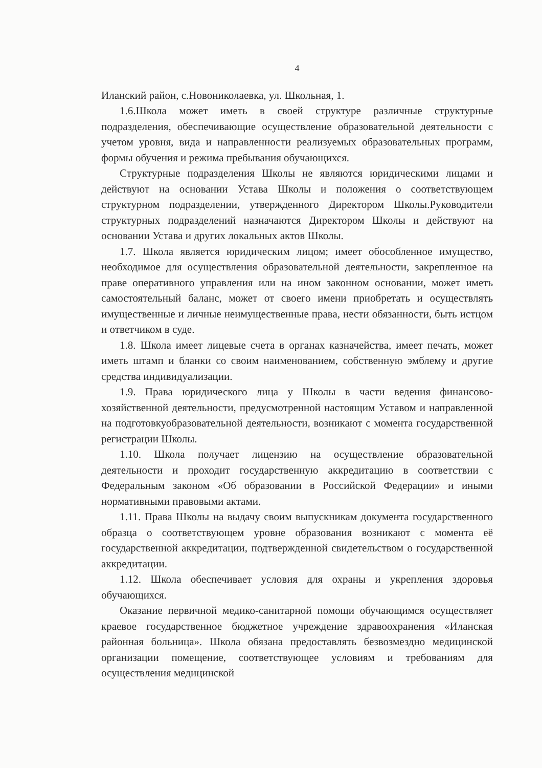4
Иланский район, с.Новониколаевка, ул. Школьная, 1.
1.6.Школа может иметь в своей структуре различные структурные подразделения, обеспечивающие осуществление образовательной деятельности с учетом уровня, вида и направленности реализуемых образовательных программ, формы обучения и режима пребывания обучающихся.
Структурные подразделения Школы не являются юридическими лицами и действуют на основании Устава Школы и положения о соответствующем структурном подразделении, утвержденного Директором Школы.Руководители структурных подразделений назначаются Директором Школы и действуют на основании Устава и других локальных актов Школы.
1.7. Школа является юридическим лицом; имеет обособленное имущество, необходимое для осуществления образовательной деятельности, закрепленное на праве оперативного управления или на ином законном основании, может иметь самостоятельный баланс, может от своего имени приобретать и осуществлять имущественные и личные неимущественные права, нести обязанности, быть истцом и ответчиком в суде.
1.8. Школа имеет лицевые счета в органах казначейства, имеет печать, может иметь штамп и бланки со своим наименованием, собственную эмблему и другие средства индивидуализации.
1.9. Права юридического лица у Школы в части ведения финансово-хозяйственной деятельности, предусмотренной настоящим Уставом и направленной на подготовкуобразовательной деятельности, возникают с момента государственной регистрации Школы.
1.10. Школа получает лицензию на осуществление образовательной деятельности и проходит государственную аккредитацию в соответствии с Федеральным законом «Об образовании в Российской Федерации» и иными нормативными правовыми актами.
1.11. Права Школы на выдачу своим выпускникам документа государственного образца о соответствующем уровне образования возникают с момента её государственной аккредитации, подтвержденной свидетельством о государственной аккредитации.
1.12. Школа обеспечивает условия для охраны и укрепления здоровья обучающихся.
Оказание первичной медико-санитарной помощи обучающимся осуществляет краевое государственное бюджетное учреждение здравоохранения «Иланская районная больница». Школа обязана предоставлять безвозмездно медицинской организации помещение, соответствующее условиям и требованиям для осуществления медицинской